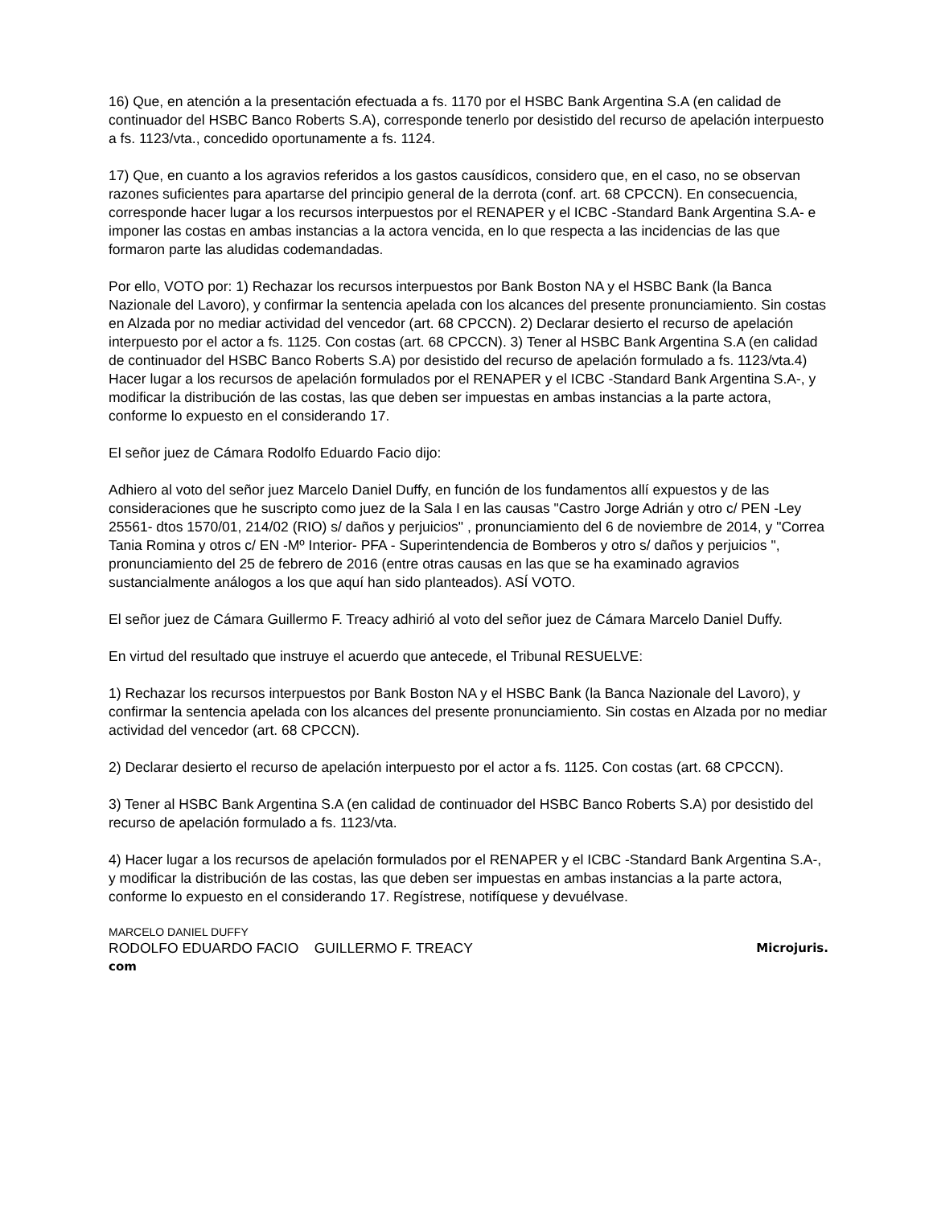16) Que, en atención a la presentación efectuada a fs. 1170 por el HSBC Bank Argentina S.A (en calidad de continuador del HSBC Banco Roberts S.A), corresponde tenerlo por desistido del recurso de apelación interpuesto a fs. 1123/vta., concedido oportunamente a fs. 1124.
17) Que, en cuanto a los agravios referidos a los gastos causídicos, considero que, en el caso, no se observan razones suficientes para apartarse del principio general de la derrota (conf. art. 68 CPCCN). En consecuencia, corresponde hacer lugar a los recursos interpuestos por el RENAPER y el ICBC -Standard Bank Argentina S.A- e imponer las costas en ambas instancias a la actora vencida, en lo que respecta a las incidencias de las que formaron parte las aludidas codemandadas.
Por ello, VOTO por: 1) Rechazar los recursos interpuestos por Bank Boston NA y el HSBC Bank (la Banca Nazionale del Lavoro), y confirmar la sentencia apelada con los alcances del presente pronunciamiento. Sin costas en Alzada por no mediar actividad del vencedor (art. 68 CPCCN). 2) Declarar desierto el recurso de apelación interpuesto por el actor a fs. 1125. Con costas (art. 68 CPCCN). 3) Tener al HSBC Bank Argentina S.A (en calidad de continuador del HSBC Banco Roberts S.A) por desistido del recurso de apelación formulado a fs. 1123/vta.4) Hacer lugar a los recursos de apelación formulados por el RENAPER y el ICBC -Standard Bank Argentina S.A-, y modificar la distribución de las costas, las que deben ser impuestas en ambas instancias a la parte actora, conforme lo expuesto en el considerando 17.
El señor juez de Cámara Rodolfo Eduardo Facio dijo:
Adhiero al voto del señor juez Marcelo Daniel Duffy, en función de los fundamentos allí expuestos y de las consideraciones que he suscripto como juez de la Sala I en las causas "Castro Jorge Adrián y otro c/ PEN -Ley 25561- dtos 1570/01, 214/02 (RIO) s/ daños y perjuicios" , pronunciamiento del 6 de noviembre de 2014, y "Correa Tania Romina y otros c/ EN -Mº Interior- PFA - Superintendencia de Bomberos y otro s/ daños y perjuicios ", pronunciamiento del 25 de febrero de 2016 (entre otras causas en las que se ha examinado agravios sustancialmente análogos a los que aquí han sido planteados). ASÍ VOTO.
El señor juez de Cámara Guillermo F. Treacy adhirió al voto del señor juez de Cámara Marcelo Daniel Duffy.
En virtud del resultado que instruye el acuerdo que antecede, el Tribunal RESUELVE:
1) Rechazar los recursos interpuestos por Bank Boston NA y el HSBC Bank (la Banca Nazionale del Lavoro), y confirmar la sentencia apelada con los alcances del presente pronunciamiento. Sin costas en Alzada por no mediar actividad del vencedor (art. 68 CPCCN).
2) Declarar desierto el recurso de apelación interpuesto por el actor a fs. 1125. Con costas (art. 68 CPCCN).
3) Tener al HSBC Bank Argentina S.A (en calidad de continuador del HSBC Banco Roberts S.A) por desistido del recurso de apelación formulado a fs. 1123/vta.
4) Hacer lugar a los recursos de apelación formulados por el RENAPER y el ICBC -Standard Bank Argentina S.A-, y modificar la distribución de las costas, las que deben ser impuestas en ambas instancias a la parte actora, conforme lo expuesto en el considerando 17. Regístrese, notifíquese y devuélvase.
MARCELO DANIEL DUFFY
RODOLFO EDUARDO FACIO GUILLERMO F. TREACY Microjuris.
com